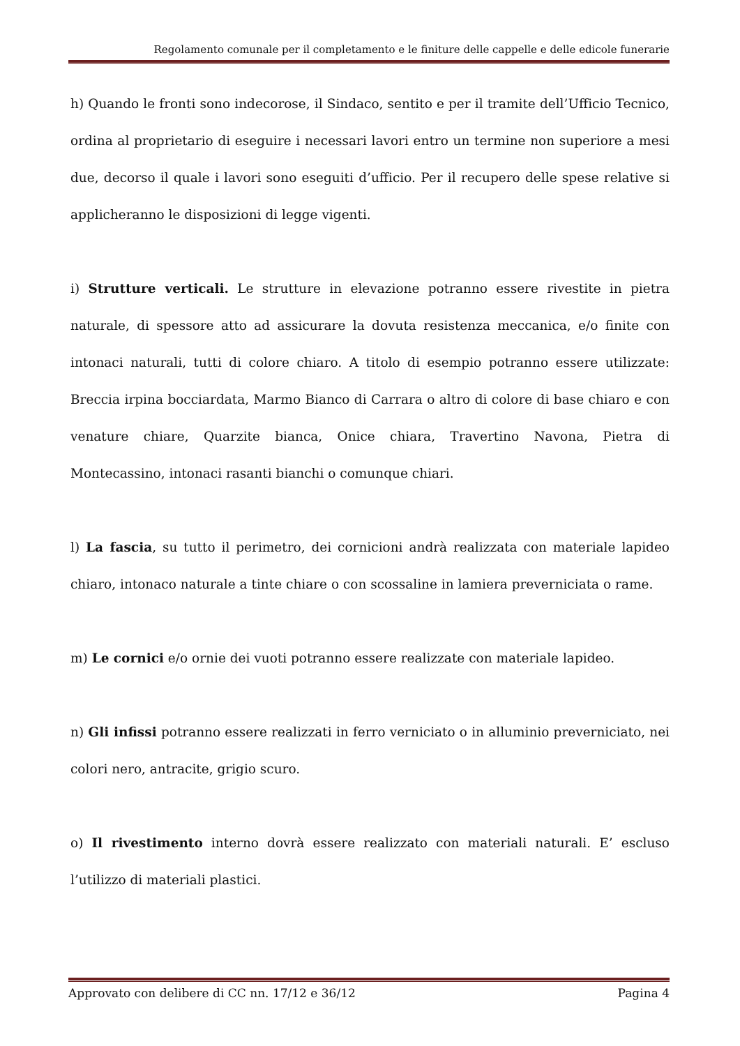Regolamento comunale per il completamento e le finiture delle cappelle e delle edicole funerarie
h) Quando le fronti sono indecorose, il Sindaco, sentito e per il tramite dell’Ufficio Tecnico, ordina al proprietario di eseguire i necessari lavori entro un termine non superiore a mesi due, decorso il quale i lavori sono eseguiti d’ufficio. Per il recupero delle spese relative si applicheranno le disposizioni di legge vigenti.
i) Strutture verticali. Le strutture in elevazione potranno essere rivestite in pietra naturale, di spessore atto ad assicurare la dovuta resistenza meccanica, e/o finite con intonaci naturali, tutti di colore chiaro. A titolo di esempio potranno essere utilizzate: Breccia irpina bocciardata, Marmo Bianco di Carrara o altro di colore di base chiaro e con venature chiare, Quarzite bianca, Onice chiara, Travertino Navona, Pietra di Montecassino, intonaci rasanti bianchi o comunque chiari.
l) La fascia, su tutto il perimetro, dei cornicioni andrà realizzata con materiale lapideo chiaro, intonaco naturale a tinte chiare o con scossaline in lamiera preverniciata o rame.
m) Le cornici e/o ornie dei vuoti potranno essere realizzate con materiale lapideo.
n) Gli infissi potranno essere realizzati in ferro verniciato o in alluminio preverniciato, nei colori nero, antracite, grigio scuro.
o) Il rivestimento interno dovrà essere realizzato con materiali naturali. E’ escluso l’utilizzo di materiali plastici.
Approvato con delibere di CC nn. 17/12 e 36/12 Pagina 4